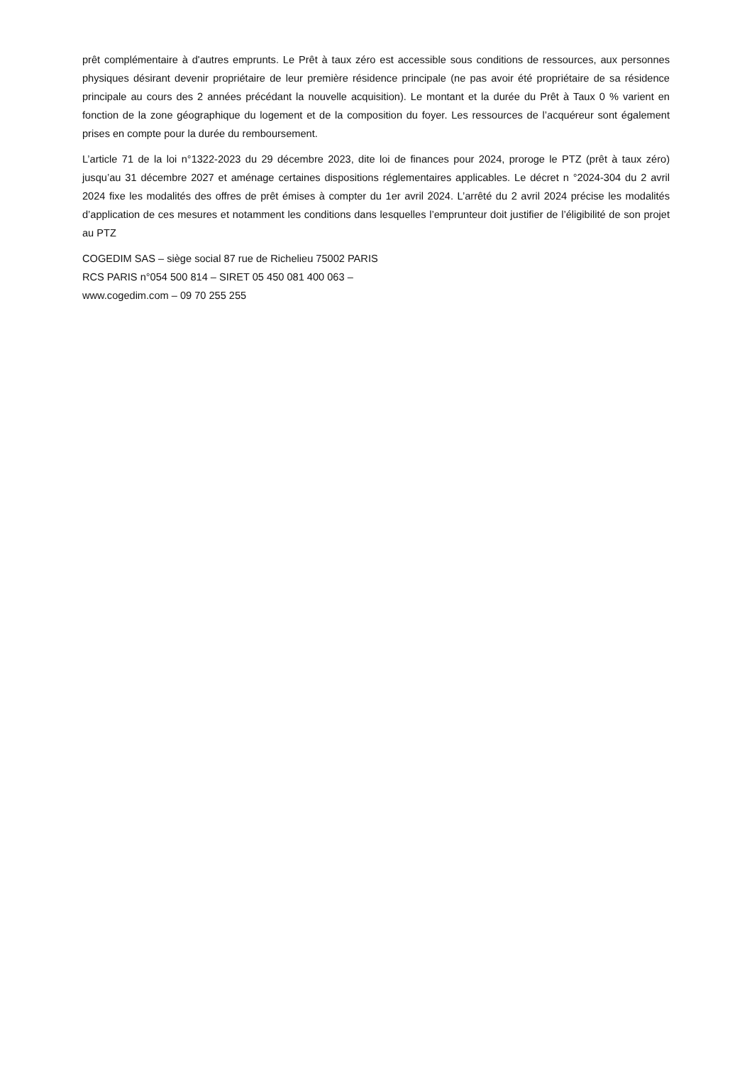prêt complémentaire à d'autres emprunts. Le Prêt à taux zéro est accessible sous conditions de ressources, aux personnes physiques désirant devenir propriétaire de leur première résidence principale (ne pas avoir été propriétaire de sa résidence principale au cours des 2 années précédant la nouvelle acquisition). Le montant et la durée du Prêt à Taux 0 % varient en fonction de la zone géographique du logement et de la composition du foyer. Les ressources de l’acquéreur sont également prises en compte pour la durée du remboursement.
L’article 71 de la loi n°1322-2023 du 29 décembre 2023, dite loi de finances pour 2024, proroge le PTZ (prêt à taux zéro) jusqu’au 31 décembre 2027 et aménage certaines dispositions réglementaires applicables. Le décret n °2024-304 du 2 avril 2024 fixe les modalités des offres de prêt émises à compter du 1er avril 2024. L’arrêté du 2 avril 2024 précise les modalités d’application de ces mesures et notamment les conditions dans lesquelles l’emprunteur doit justifier de l’éligibilité de son projet au PTZ
COGEDIM SAS – siège social 87 rue de Richelieu 75002 PARIS
RCS PARIS n°054 500 814 – SIRET 05 450 081 400 063 –
www.cogedim.com – 09 70 255 255